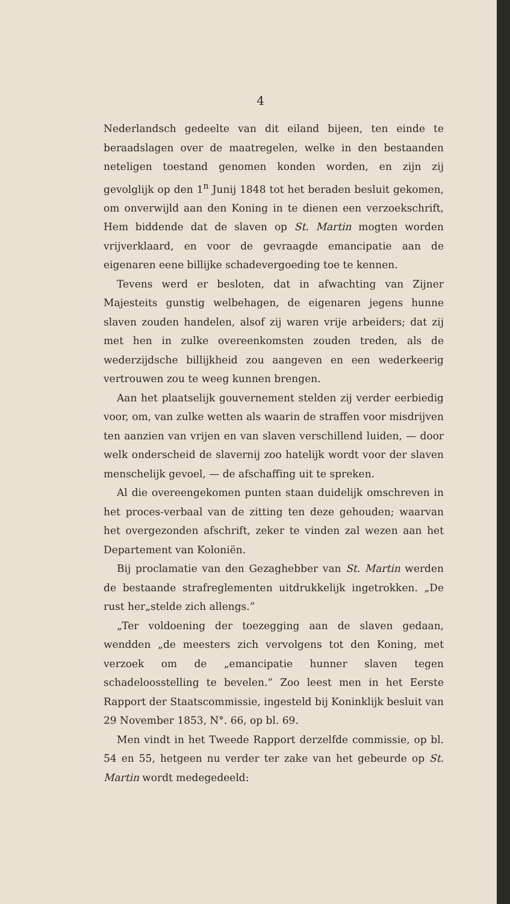4
Nederlandsch gedeelte van dit eiland bijeen, ten einde te beraadslagen over de maatregelen, welke in den bestaanden neteligen toestand genomen konden worden, en zijn zij gevolglijk op den 1<sup>n</sup> Junij 1848 tot het beraden besluit gekomen, om onverwijld aan den Koning in te dienen een verzoekschrift, Hem biddende dat de slaven op St. Martin mogten worden vrijverklaard, en voor de gevraagde emancipatie aan de eigenaren eene billijke schadevergoeding toe te kennen.
Tevens werd er besloten, dat in afwachting van Zijner Majesteits gunstig welbehagen, de eigenaren jegens hunne slaven zouden handelen, alsof zij waren vrije arbeiders; dat zij met hen in zulke overeenkomsten zouden treden, als de wederzijdsche billijkheid zou aangeven en een wederkeerig vertrouwen zou te weeg kunnen brengen.
Aan het plaatselijk gouvernement stelden zij verder eerbiedig voor, om, van zulke wetten als waarin de straffen voor misdrijven ten aanzien van vrijen en van slaven verschillend luiden, — door welk onderscheid de slavernij zoo hatelijk wordt voor der slaven menschelijk gevoel, — de afschaffing uit te spreken.
Al die overeengekomen punten staan duidelijk omschreven in het proces-verbaal van de zitting ten deze gehouden; waarvan het overgezonden afschrift, zeker te vinden zal wezen aan het Departement van Koloniën.
Bij proclamatie van den Gezaghebber van St. Martin werden de bestaande strafreglementen uitdrukkelijk ingetrokken. „De rust her„stelde zich allengs.”
„Ter voldoening der toezegging aan de slaven gedaan, wendden „de meesters zich vervolgens tot den Koning, met verzoek om de „emancipatie hunner slaven tegen schadeloosstelling te bevelen.” Zoo leest men in het Eerste Rapport der Staatscommissie, ingesteld bij Koninklijk besluit van 29 November 1853, N°. 66, op bl. 69.
Men vindt in het Tweede Rapport derzelfde commissie, op bl. 54 en 55, hetgeen nu verder ter zake van het gebeurde op St. Martin wordt medegedeeld: